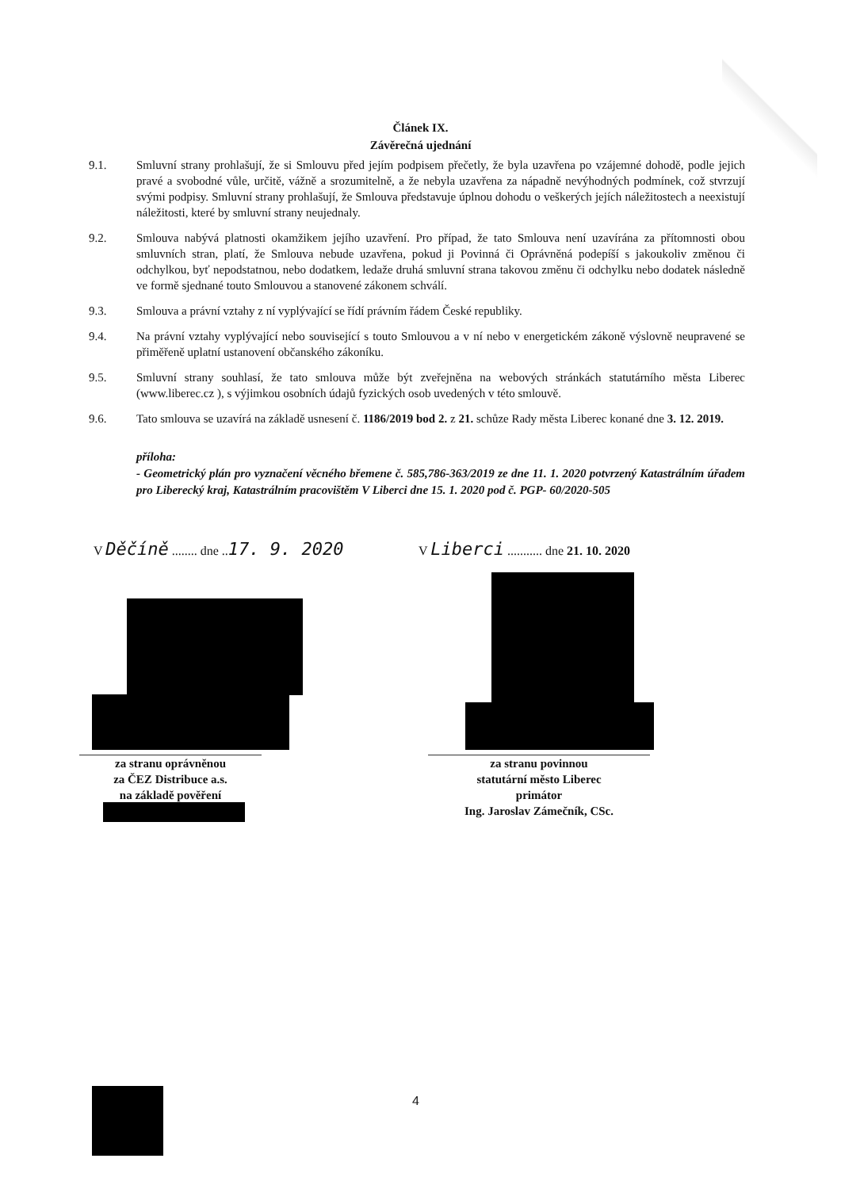Článek IX.
Závěrečná ujednání
9.1. Smluvní strany prohlašují, že si Smlouvu před jejím podpisem přečetly, že byla uzavřena po vzájemné dohodě, podle jejich pravé a svobodné vůle, určitě, vážně a srozumitelně, a že nebyla uzavřena za nápadně nevýhodných podmínek, což stvrzují svými podpisy. Smluvní strany prohlašují, že Smlouva představuje úplnou dohodu o veškerých jejích náležitostech a neexistují náležitosti, které by smluvní strany neujednaly.
9.2. Smlouva nabývá platnosti okamžikem jejího uzavření. Pro případ, že tato Smlouva není uzavírána za přítomnosti obou smluvních stran, platí, že Smlouva nebude uzavřena, pokud ji Povinná či Oprávněná podepíší s jakoukoliv změnou či odchylkou, byť nepodstatnou, nebo dodatkem, ledaže druhá smluvní strana takovou změnu či odchylku nebo dodatek následně ve formě sjednané touto Smlouvou a stanovené zákonem schválí.
9.3. Smlouva a právní vztahy z ní vyplývající se řídí právním řádem České republiky.
9.4. Na právní vztahy vyplývající nebo související s touto Smlouvou a v ní nebo v energetickém zákoně výslovně neupravené se přiměřeně uplatní ustanovení občanského zákoníku.
9.5. Smluvní strany souhlasí, že tato smlouva může být zveřejněna na webových stránkách statutárního města Liberec (www.liberec.cz ), s výjimkou osobních údajů fyzických osob uvedených v této smlouvě.
9.6. Tato smlouva se uzavírá na základě usnesení č. 1186/2019 bod 2. z 21. schůze Rady města Liberec konané dne 3. 12. 2019.
příloha:
- Geometrický plán pro vyznačení věcného břemene č. 585,786-363/2019 ze dne 11. 1. 2020 potvrzený Katastrálním úřadem pro Liberecký kraj, Katastrálním pracovištěm V Liberci dne 15. 1. 2020 pod č. PGP- 60/2020-505
V Děčíně ........ dne ..17. 9. 2020
V Liberci ........... dne 21. 10. 2020
za stranu oprávněnou
za ČEZ Distribuce a.s.
na základě pověření
za stranu povinnou
statutární město Liberec
primátor
Ing. Jaroslav Zámečník, CSc.
4